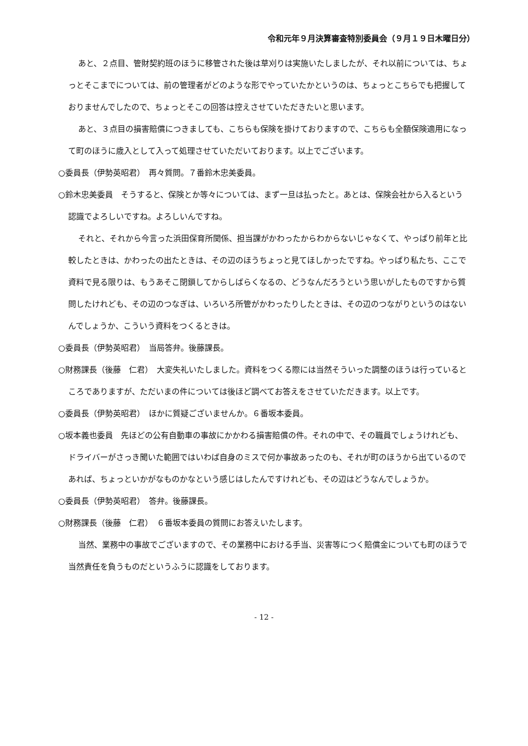令和元年９月決算審査特別委員会（９月１９日木曜日分）
あと、２点目、管財契約班のほうに移管された後は草刈りは実施いたしましたが、それ以前については、ちょっとそこまでについては、前の管理者がどのような形でやっていたかというのは、ちょっとこちらでも把握しておりませんでしたので、ちょっとそこの回答は控えさせていただきたいと思います。
あと、３点目の損害賠償につきましても、こちらも保険を掛けておりますので、こちらも全額保険適用になって町のほうに歳入として入って処理させていただいております。以上でございます。
○委員長（伊勢英昭君）　再々質問。７番鈴木忠美委員。
○鈴木忠美委員　そうすると、保険とか等々については、まず一旦は払ったと。あとは、保険会社から入るという認識でよろしいですね。よろしいんですね。
それと、それから今言った浜田保育所関係、担当課がかわったからわからないじゃなくて、やっぱり前年と比較したときは、かわったの出たときは、その辺のほうちょっと見てほしかったですね。やっぱり私たち、ここで資料で見る限りは、もうあそこ閉鎖してからしばらくなるの、どうなんだろうという思いがしたものですから質問したけれども、その辺のつなぎは、いろいろ所管がかわったりしたときは、その辺のつながりというのはないんでしょうか、こういう資料をつくるときは。
○委員長（伊勢英昭君）　当局答弁。後藤課長。
○財務課長（後藤　仁君）　大変失礼いたしました。資料をつくる際には当然そういった調整のほうは行っているところでありますが、ただいまの件については後ほど調べてお答えをさせていただきます。以上です。
○委員長（伊勢英昭君）　ほかに質疑ございませんか。６番坂本委員。
○坂本義也委員　先ほどの公有自動車の事故にかかわる損害賠償の件。それの中で、その職員でしょうけれども、ドライバーがさっき聞いた範囲ではいわば自身のミスで何か事故あったのも、それが町のほうから出ているのであれば、ちょっといかがなものかなという感じはしたんですけれども、その辺はどうなんでしょうか。
○委員長（伊勢英昭君）　答弁。後藤課長。
○財務課長（後藤　仁君）　６番坂本委員の質問にお答えいたします。
当然、業務中の事故でございますので、その業務中における手当、災害等につく賠償金についても町のほうで当然責任を負うものだというふうに認識をしております。
- 12 -